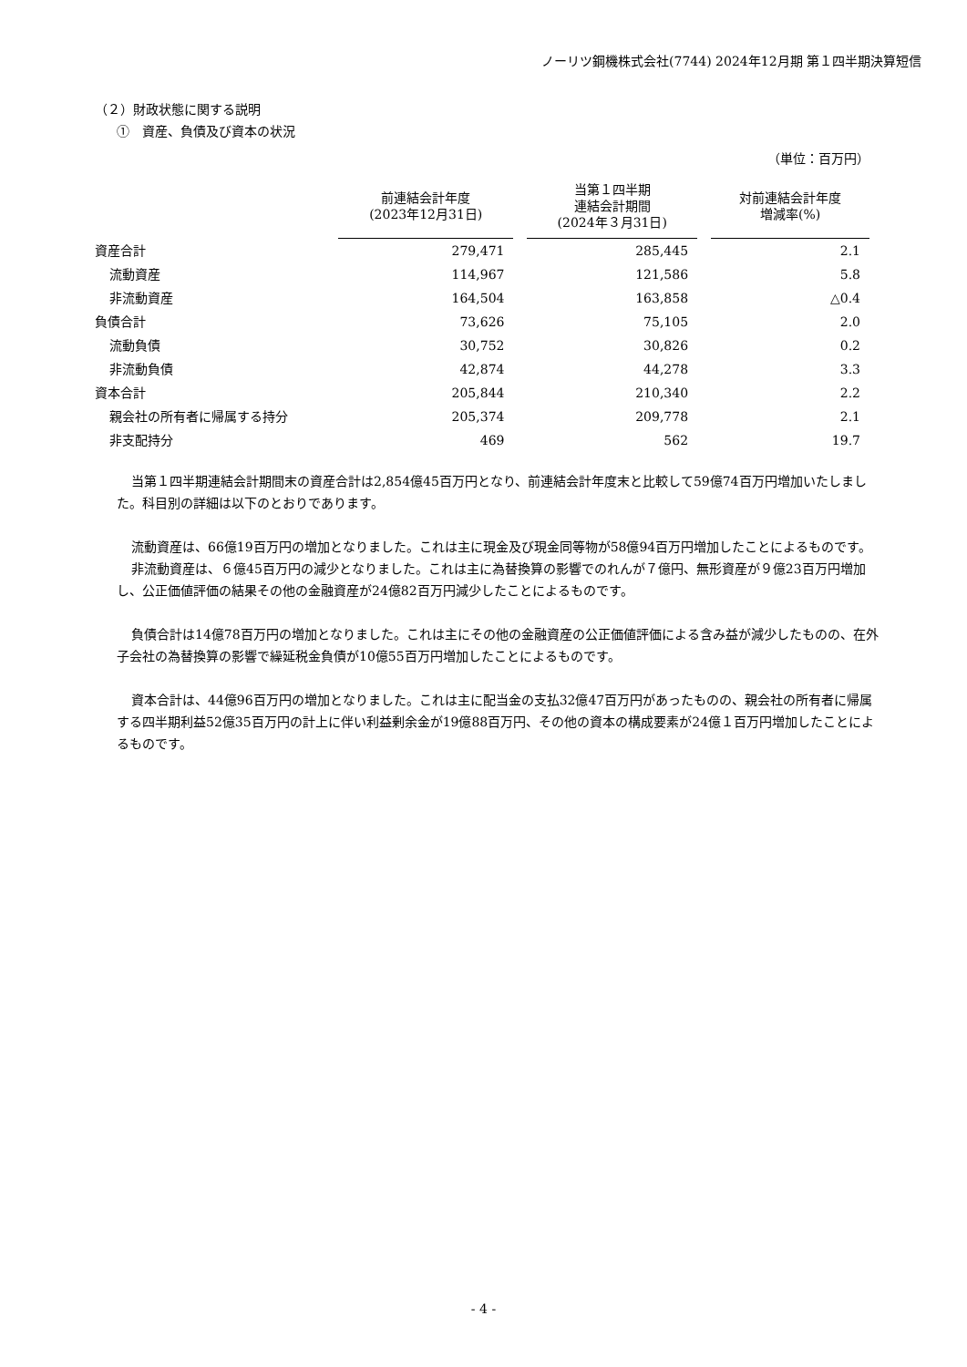ノーリツ鋼機株式会社(7744) 2024年12月期 第１四半期決算短信
（２）財政状態に関する説明
①　資産、負債及び資本の状況
（単位：百万円）
| | 前連結会計年度 (2023年12月31日) | 当第１四半期 連結会計期間 (2024年３月31日) | 対前連結会計年度 増減率(%) |
| --- | --- | --- | --- |
| 資産合計 | 279,471 | 285,445 | 2.1 |
| 流動資産 | 114,967 | 121,586 | 5.8 |
| 非流動資産 | 164,504 | 163,858 | △0.4 |
| 負債合計 | 73,626 | 75,105 | 2.0 |
| 流動負債 | 30,752 | 30,826 | 0.2 |
| 非流動負債 | 42,874 | 44,278 | 3.3 |
| 資本合計 | 205,844 | 210,340 | 2.2 |
| 親会社の所有者に帰属する持分 | 205,374 | 209,778 | 2.1 |
| 非支配持分 | 469 | 562 | 19.7 |
当第１四半期連結会計期間末の資産合計は2,854億45百万円となり、前連結会計年度末と比較して59億74百万円増加いたしました。科目別の詳細は以下のとおりであります。
流動資産は、66億19百万円の増加となりました。これは主に現金及び現金同等物が58億94百万円増加したことによるものです。
非流動資産は、６億45百万円の減少となりました。これは主に為替換算の影響でのれんが７億円、無形資産が９億23百万円増加し、公正価値評価の結果その他の金融資産が24億82百万円減少したことによるものです。
負債合計は14億78百万円の増加となりました。これは主にその他の金融資産の公正価値評価による含み益が減少したものの、在外子会社の為替換算の影響で繰延税金負債が10億55百万円増加したことによるものです。
資本合計は、44億96百万円の増加となりました。これは主に配当金の支払32億47百万円があったものの、親会社の所有者に帰属する四半期利益52億35百万円の計上に伴い利益剰余金が19億88百万円、その他の資本の構成要素が24億１百万円増加したことによるものです。
- 4 -